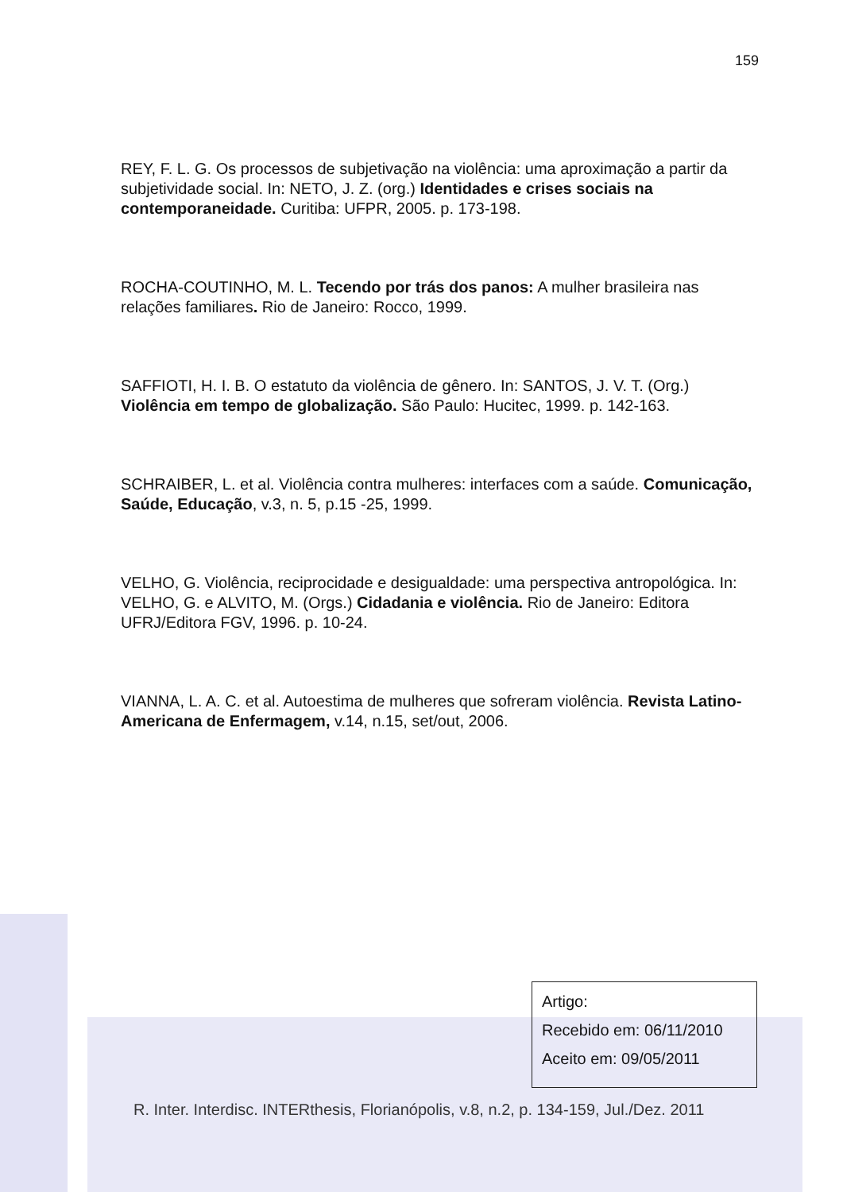159
REY, F. L. G. Os processos de subjetivação na violência: uma aproximação a partir da subjetividade social. In: NETO, J. Z. (org.) Identidades e crises sociais na contemporaneidade. Curitiba: UFPR, 2005. p. 173-198.
ROCHA-COUTINHO, M. L. Tecendo por trás dos panos: A mulher brasileira nas relações familiares. Rio de Janeiro: Rocco, 1999.
SAFFIOTI, H. I. B. O estatuto da violência de gênero. In: SANTOS, J. V. T. (Org.) Violência em tempo de globalização. São Paulo: Hucitec, 1999. p. 142-163.
SCHRAIBER, L. et al. Violência contra mulheres: interfaces com a saúde. Comunicação, Saúde, Educação, v.3, n. 5, p.15 -25, 1999.
VELHO, G. Violência, reciprocidade e desigualdade: uma perspectiva antropológica. In: VELHO, G. e ALVITO, M. (Orgs.) Cidadania e violência. Rio de Janeiro: Editora UFRJ/Editora FGV, 1996. p. 10-24.
VIANNA, L. A. C. et al. Autoestima de mulheres que sofreram violência. Revista Latino-Americana de Enfermagem, v.14, n.15, set/out, 2006.
Artigo:
Recebido em: 06/11/2010
Aceito em: 09/05/2011
R. Inter. Interdisc. INTERthesis, Florianópolis, v.8, n.2, p. 134-159, Jul./Dez. 2011